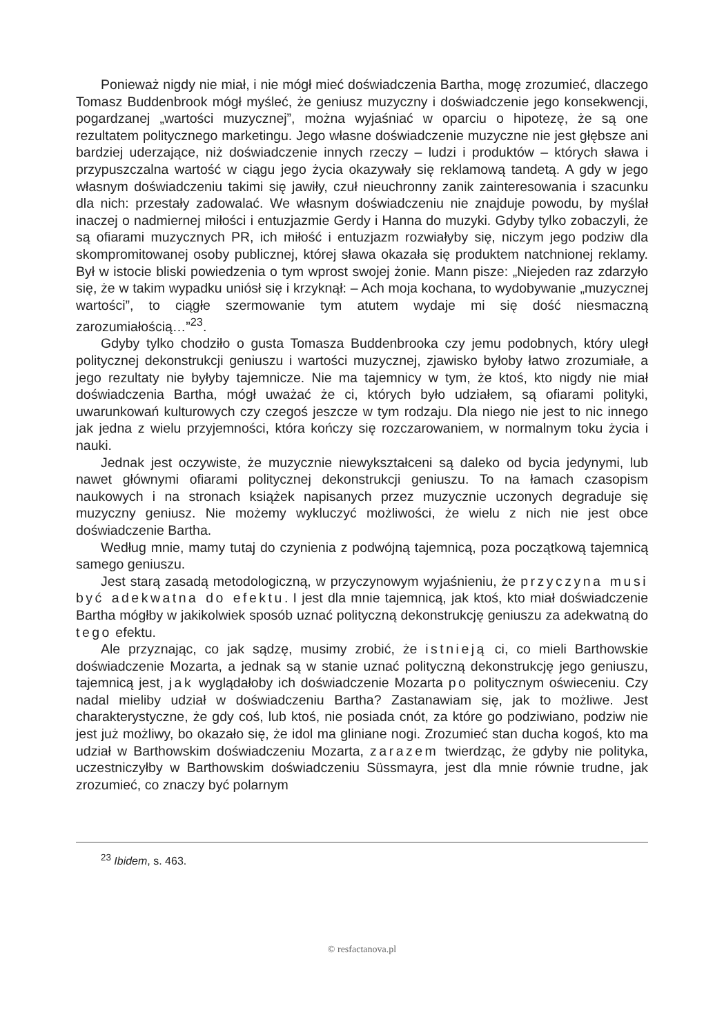Ponieważ nigdy nie miał, i nie mógł mieć doświadczenia Bartha, mogę zrozumieć, dlaczego Tomasz Buddenbrook mógł myśleć, że geniusz muzyczny i doświadczenie jego konsekwencji, pogardzanej „wartości muzycznej”, można wyjaśniać w oparciu o hipotezę, że są one rezultatem politycznego marketingu. Jego własne doświadczenie muzyczne nie jest głębsze ani bardziej uderzające, niż doświadczenie innych rzeczy – ludzi i produktów – których sława i przypuszczalna wartość w ciągu jego życia okazywały się reklamową tandetą. A gdy w jego własnym doświadczeniu takimi się jawiły, czuł nieuchronny zanik zainteresowania i szacunku dla nich: przestały zadowalać. We własnym doświadczeniu nie znajduje powodu, by myślał inaczej o nadmiernej miłości i entuzjazmie Gerdy i Hanna do muzyki. Gdyby tylko zobaczyli, że są ofiarami muzycznych PR, ich miłość i entuzjazm rozwiałyby się, niczym jego podziw dla skompromitowanej osoby publicznej, której sława okazała się produktem natchnionej reklamy. Był w istocie bliski powiedzenia o tym wprost swojej żonie. Mann pisze: „Niejeden raz zdarzyło się, że w takim wypadku uniósł się i krzyknął: – Ach moja kochana, to wydobywanie „muzycznej wartości”, to ciągłe szermowanie tym atutem wydaje mi się dość niesmaczną zarozumiałością…”<sup>23</sup>.
Gdyby tylko chodziło o gusta Tomasza Buddenbrooka czy jemu podobnych, który uległ politycznej dekonstrukcji geniuszu i wartości muzycznej, zjawisko byłoby łatwo zrozumiałe, a jego rezultaty nie byłyby tajemnicze. Nie ma tajemnicy w tym, że ktoś, kto nigdy nie miał doświadczenia Bartha, mógł uważać że ci, których było udziałem, są ofiarami polityki, uwarunkowań kulturowych czy czegoś jeszcze w tym rodzaju. Dla niego nie jest to nic innego jak jedna z wielu przyjemności, która kończy się rozczarowaniem, w normalnym toku życia i nauki.
Jednak jest oczywiste, że muzycznie niewykształceni są daleko od bycia jedynymi, lub nawet głównymi ofiarami politycznej dekonstrukcji geniuszu. To na łamach czasopism naukowych i na stronach książek napisanych przez muzycznie uczonych degraduje się muzyczny geniusz. Nie możemy wykluczyć możliwości, że wielu z nich nie jest obce doświadczenie Bartha.
Według mnie, mamy tutaj do czynienia z podwójną tajemnicą, poza początkową tajemnicą samego geniuszu.
Jest starą zasadą metodologiczną, w przyczynowym wyjaśnieniu, że przyczyna musi być adekwatna do efektu. I jest dla mnie tajemnicą, jak ktoś, kto miał doświadczenie Bartha mógłby w jakikolwiek sposób uznać polityczną dekonstrukcję geniuszu za adekwatną do tego efektu.
Ale przyznając, co jak sądzę, musimy zrobić, że istnieją ci, co mieli Barthowskie doświadczenie Mozarta, a jednak są w stanie uznać polityczną dekonstrukcję jego geniuszu, tajemnicą jest, jak wyglądałoby ich doświadczenie Mozarta po politycznym oświeceniu. Czy nadal mieliby udział w doświadczeniu Bartha? Zastanawiam się, jak to możliwe. Jest charakterystyczne, że gdy coś, lub ktoś, nie posiada cnót, za które go podziwiano, podziw nie jest już możliwy, bo okazało się, że idol ma gliniane nogi. Zrozumieć stan ducha kogoś, kto ma udział w Barthowskim doświadczeniu Mozarta, zarazem twierdząc, że gdyby nie polityka, uczestniczyłby w Barthowskim doświadczeniu Süssmayra, jest dla mnie równie trudne, jak zrozumieć, co znaczy być polarnym
<sup>23</sup> Ibidem, s. 463.
© resfactanova.pl